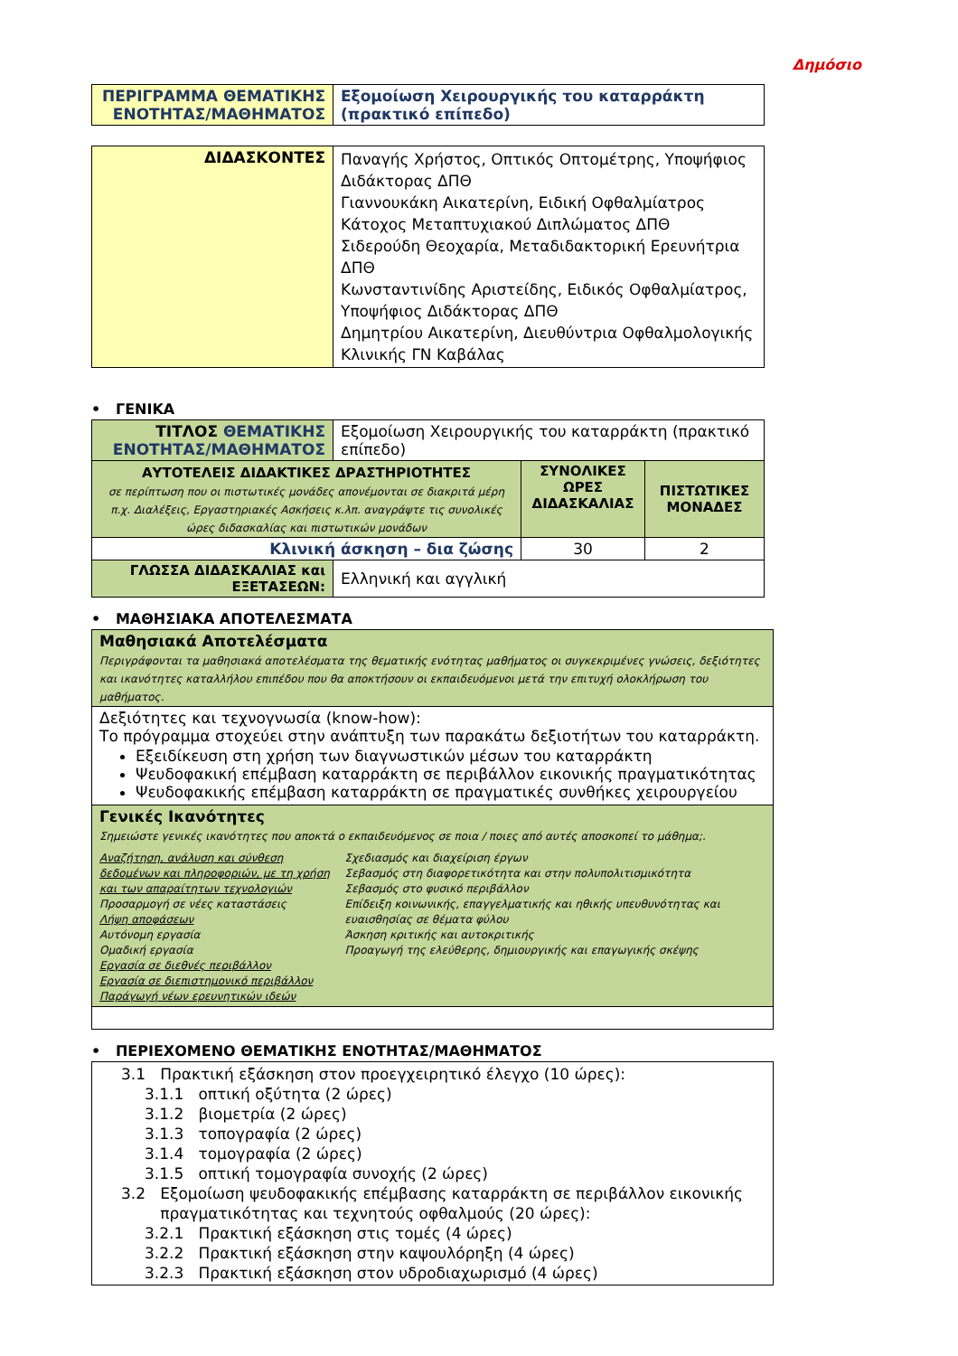Δημόσιο
| ΠΕΡΙΓΡΑΜΜΑ ΘΕΜΑΤΙΚΗΣ ΕΝΟΤΗΤΑΣ/ΜΑΘΗΜΑΤΟΣ | Εξομοίωση Χειρουργικής του καταρράκτη (πρακτικό επίπεδο) |
| ΔΙΔΑΣΚΟΝΤΕΣ | Παναγής Χρήστος, Οπτικός Οπτομέτρης, Υποψήφιος Διδάκτορας ΔΠΘ Γιαννουκάκη Αικατερίνη, Ειδική Οφθαλμίατρος Κάτοχος Μεταπτυχιακού Διπλώματος ΔΠΘ Σιδερούδη Θεοχαρία, Μεταδιδακτορική Ερευνήτρια ΔΠΘ Κωνσταντινίδης Αριστείδης, Ειδικός Οφθαλμίατρος, Υποψήφιος Διδάκτορας ΔΠΘ Δημητρίου Αικατερίνη, Διευθύντρια Οφθαλμολογικής Κλινικής ΓΝ Καβάλας |
• ΓΕΝΙΚΑ
| ΤΙΤΛΟΣ ΘΕΜΑΤΙΚΗΣ ΕΝΟΤΗΤΑΣ/ΜΑΘΗΜΑΤΟΣ | Εξομοίωση Χειρουργικής του καταρράκτη (πρακτικό επίπεδο) | | |
| ΑΥΤΟΤΕΛΕΙΣ ΔΙΔΑΚΤΙΚΕΣ ΔΡΑΣΤΗΡΙΟΤΗΤΕΣ σε περίπτωση που οι πιστωτικές μονάδες απονέμονται σε διακριτά μέρη π.χ. Διαλέξεις, Εργαστηριακές Ασκήσεις κ.λπ. αναγράψτε τις συνολικές ώρες διδασκαλίας και πιστωτικών μονάδων | | ΣΥΝΟΛΙΚΕΣ ΩΡΕΣ ΔΙΔΑΣΚΑΛΙΑΣ | ΠΙΣΤΩΤΙΚΕΣ ΜΟΝΑΔΕΣ |
| Κλινική άσκηση – δια ζώσης | | 30 | 2 |
| ΓΛΩΣΣΑ ΔΙΔΑΣΚΑΛΙΑΣ και ΕΞΕΤΑΣΕΩΝ: | Ελληνική και αγγλική | | |
• ΜΑΘΗΣΙΑΚΑ ΑΠΟΤΕΛΕΣΜΑΤΑ
| Μαθησιακά Αποτελέσματα Περιγράφονται τα μαθησιακά αποτελέσματα της θεματικής ενότητας μαθήματος οι συγκεκριμένες γνώσεις, δεξιότητες και ικανότητες καταλλήλου επιπέδου που θα αποκτήσουν οι εκπαιδευόμενοι μετά την επιτυχή ολοκλήρωση του μαθήματος. |
| Δεξιότητες και τεχνογνωσία (know-how): Το πρόγραμμα στοχεύει στην ανάπτυξη των παρακάτω δεξιοτήτων του καταρράκτη. Εξειδίκευση στη χρήση των διαγνωστικών μέσων του καταρράκτη Ψευδοφακική επέμβαση καταρράκτη σε περιβάλλον εικονικής πραγματικότητας Ψευδοφακικής επέμβαση καταρράκτη σε πραγματικές συνθήκες χειρουργείου |
| Γενικές Ικανότητες Σημειώστε γενικές ικανότητες που αποκτά ο εκπαιδευόμενος σε ποια / ποιες από αυτές αποσκοπεί το μάθημα;. Αναζήτηση, ανάλυση και σύνθεση δεδομένων και πληροφοριών, με τη χρήση και των απαραίτητων τεχνολογιών Προσαρμογή σε νέες καταστάσεις Λήψη αποφάσεων Αυτόνομη εργασία Ομαδική εργασία Εργασία σε διεθνές περιβάλλον Εργασία σε διεπιστημονικό περιβάλλον Παράγωγή νέων ερευνητικών ιδεών Σχεδιασμός και διαχείριση έργων Σεβασμός στη διαφορετικότητα και στην πολυπολιτισμικότητα Σεβασμός στο φυσικό περιβάλλον Επίδειξη κοινωνικής, επαγγελματικής και ηθικής υπευθυνότητας και ευαισθησίας σε θέματα φύλου Άσκηση κριτικής και αυτοκριτικής Προαγωγή της ελεύθερης, δημιουργικής και επαγωγικής σκέψης |
• ΠΕΡΙΕΧΟΜΕΝΟ ΘΕΜΑΤΙΚΗΣ ΕΝΟΤΗΤΑΣ/ΜΑΘΗΜΑΤΟΣ
| 3.1 Πρακτική εξάσκηση στον προεγχειρητικό έλεγχο (10 ώρες): 3.1.1 οπτική οξύτητα (2 ώρες) 3.1.2 βιομετρία (2 ώρες) 3.1.3 τοπογραφία (2 ώρες) 3.1.4 τομογραφία (2 ώρες) 3.1.5 οπτική τομογραφία συνοχής (2 ώρες) 3.2 Εξομοίωση ψευδοφακικής επέμβασης καταρράκτη σε περιβάλλον εικονικής πραγματικότητας και τεχνητούς οφθαλμούς (20 ώρες): 3.2.1 Πρακτική εξάσκηση στις τομές (4 ώρες) 3.2.2 Πρακτική εξάσκηση στην καψουλόρηξη (4 ώρες) 3.2.3 Πρακτική εξάσκηση στον υδροδιαχωρισμό (4 ώρες) |